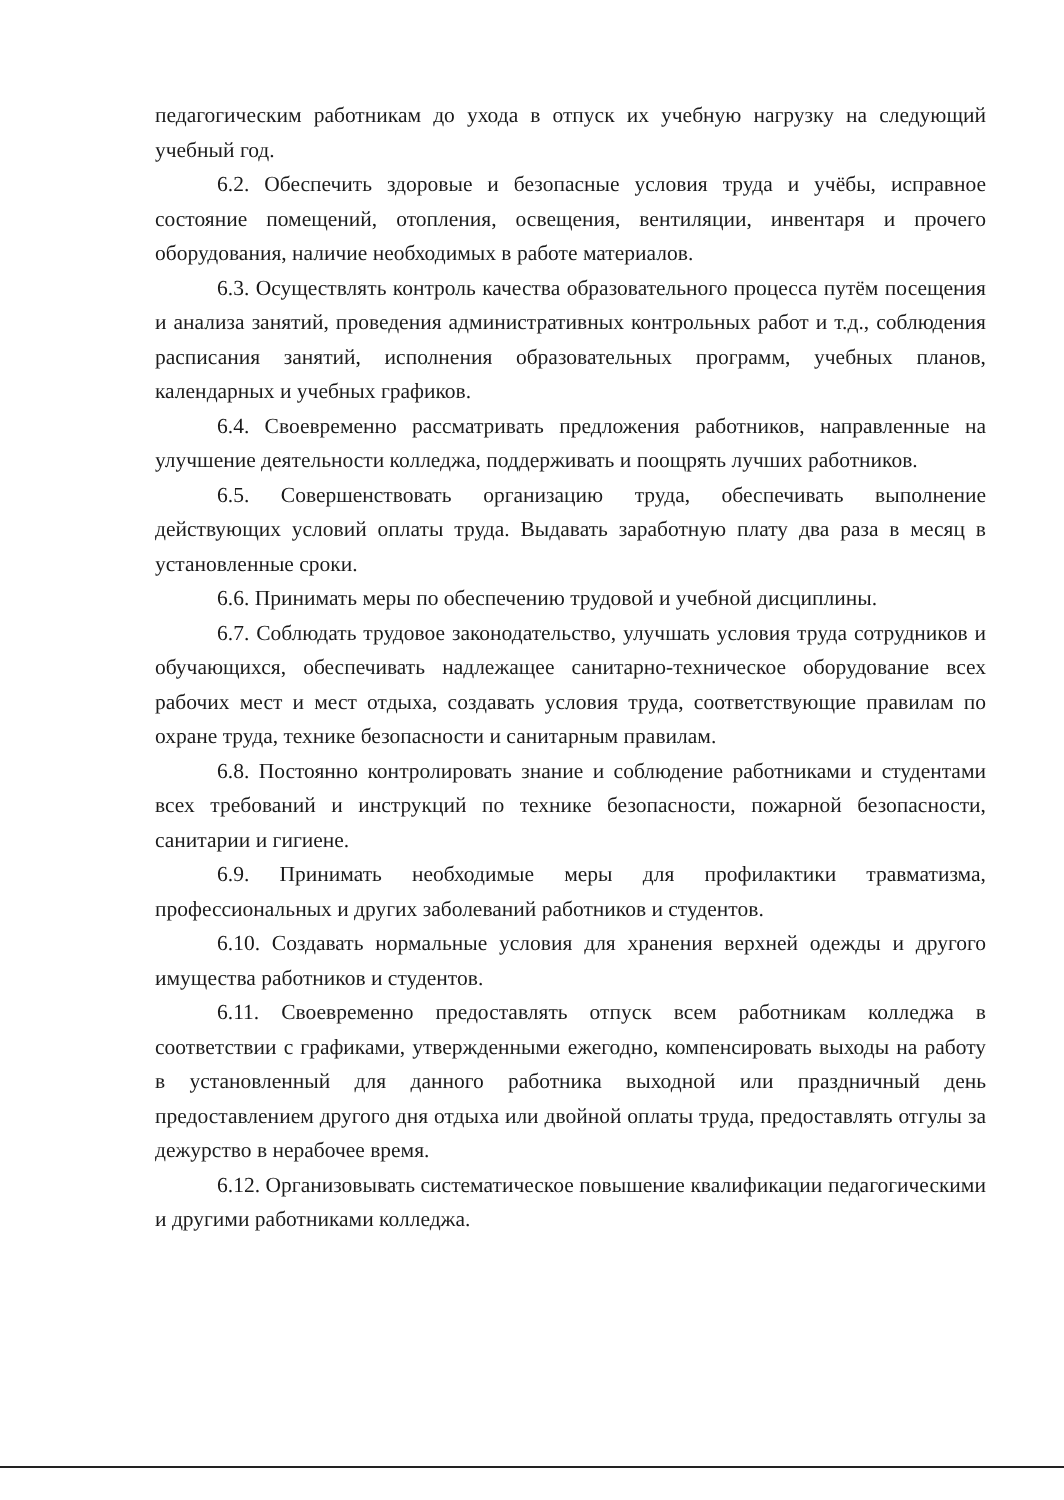педагогическим работникам до ухода в отпуск их учебную нагрузку на следующий учебный год.
6.2. Обеспечить здоровые и безопасные условия труда и учёбы, исправное состояние помещений, отопления, освещения, вентиляции, инвентаря и прочего оборудования, наличие необходимых в работе материалов.
6.3. Осуществлять контроль качества образовательного процесса путём посещения и анализа занятий, проведения административных контрольных работ и т.д., соблюдения расписания занятий, исполнения образовательных программ, учебных планов, календарных и учебных графиков.
6.4. Своевременно рассматривать предложения работников, направленные на улучшение деятельности колледжа, поддерживать и поощрять лучших работников.
6.5. Совершенствовать организацию труда, обеспечивать выполнение действующих условий оплаты труда. Выдавать заработную плату два раза в месяц в установленные сроки.
6.6. Принимать меры по обеспечению трудовой и учебной дисциплины.
6.7. Соблюдать трудовое законодательство, улучшать условия труда сотрудников и обучающихся, обеспечивать надлежащее санитарно-техническое оборудование всех рабочих мест и мест отдыха, создавать условия труда, соответствующие правилам по охране труда, технике безопасности и санитарным правилам.
6.8. Постоянно контролировать знание и соблюдение работниками и студентами всех требований и инструкций по технике безопасности, пожарной безопасности, санитарии и гигиене.
6.9. Принимать необходимые меры для профилактики травматизма, профессиональных и других заболеваний работников и студентов.
6.10. Создавать нормальные условия для хранения верхней одежды и другого имущества работников и студентов.
6.11. Своевременно предоставлять отпуск всем работникам колледжа в соответствии с графиками, утвержденными ежегодно, компенсировать выходы на работу в установленный для данного работника выходной или праздничный день предоставлением другого дня отдыха или двойной оплаты труда, предоставлять отгулы за дежурство в нерабочее время.
6.12. Организовывать систематическое повышение квалификации педагогическими и другими работниками колледжа.